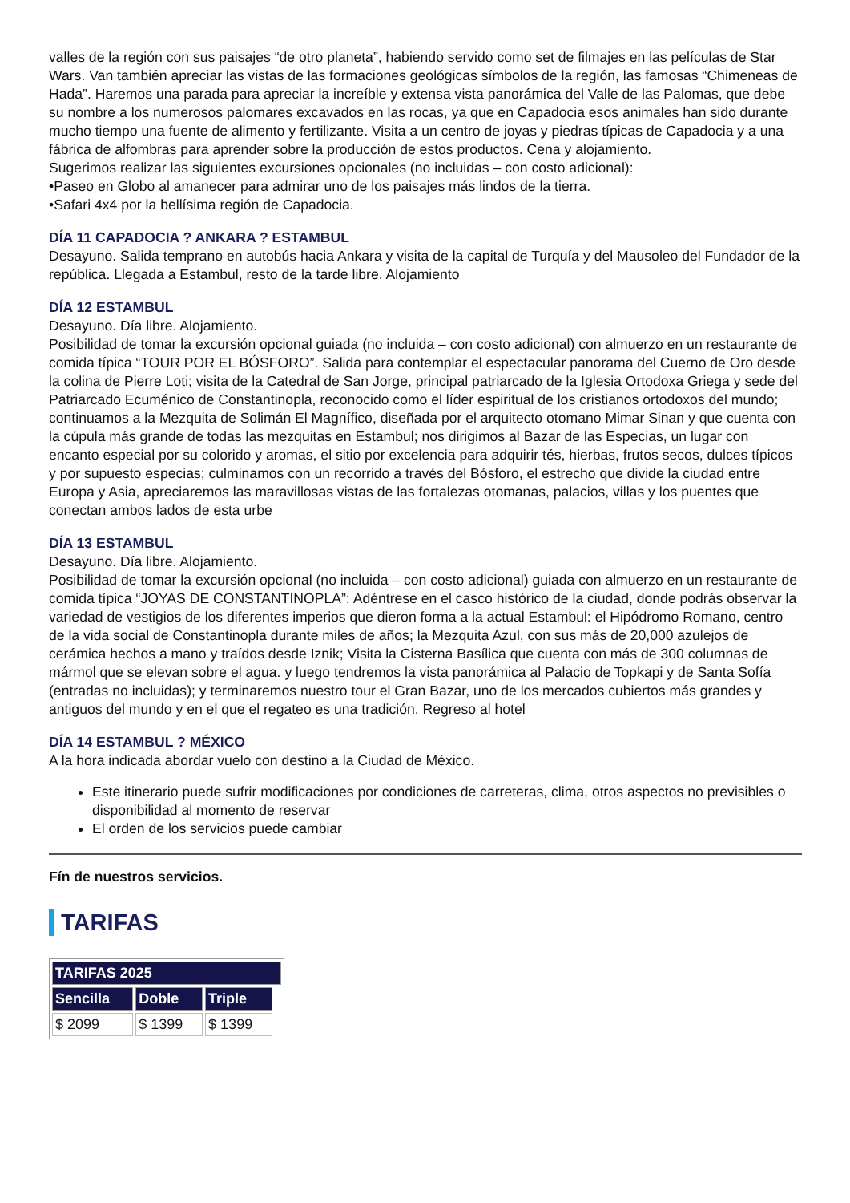valles de la región con sus paisajes “de otro planeta”, habiendo servido como set de filmajes en las películas de Star Wars. Van también apreciar las vistas de las formaciones geológicas símbolos de la región, las famosas “Chimeneas de Hada”. Haremos una parada para apreciar la increíble y extensa vista panorámica del Valle de las Palomas, que debe su nombre a los numerosos palomares excavados en las rocas, ya que en Capadocia esos animales han sido durante mucho tiempo una fuente de alimento y fertilizante. Visita a un centro de joyas y piedras típicas de Capadocia y a una fábrica de alfombras para aprender sobre la producción de estos productos. Cena y alojamiento.
Sugerimos realizar las siguientes excursiones opcionales (no incluidas – con costo adicional):
•Paseo en Globo al amanecer para admirar uno de los paisajes más lindos de la tierra.
•Safari 4x4 por la bellísima región de Capadocia.
DÍA 11 CAPADOCIA ? ANKARA ? ESTAMBUL
Desayuno. Salida temprano en autobús hacia Ankara y visita de la capital de Turquía y del Mausoleo del Fundador de la república. Llegada a Estambul, resto de la tarde libre. Alojamiento
DÍA 12 ESTAMBUL
Desayuno. Día libre. Alojamiento.
Posibilidad de tomar la excursión opcional guiada (no incluida – con costo adicional) con almuerzo en un restaurante de comida típica “TOUR POR EL BÓSFORO”. Salida para contemplar el espectacular panorama del Cuerno de Oro desde la colina de Pierre Loti; visita de la Catedral de San Jorge, principal patriarcado de la Iglesia Ortodoxa Griega y sede del Patriarcado Ecuménico de Constantinopla, reconocido como el líder espiritual de los cristianos ortodoxos del mundo; continuamos a la Mezquita de Solimán El Magnífico, diseñada por el arquitecto otomano Mimar Sinan y que cuenta con la cúpula más grande de todas las mezquitas en Estambul; nos dirigimos al Bazar de las Especias, un lugar con encanto especial por su colorido y aromas, el sitio por excelencia para adquirir tés, hierbas, frutos secos, dulces típicos y por supuesto especias; culminamos con un recorrido a través del Bósforo, el estrecho que divide la ciudad entre Europa y Asia, apreciaremos las maravillosas vistas de las fortalezas otomanas, palacios, villas y los puentes que conectan ambos lados de esta urbe
DÍA 13 ESTAMBUL
Desayuno. Día libre. Alojamiento.
Posibilidad de tomar la excursión opcional (no incluida – con costo adicional) guiada con almuerzo en un restaurante de comida típica “JOYAS DE CONSTANTINOPLA”: Adéntrese en el casco histórico de la ciudad, donde podrás observar la variedad de vestigios de los diferentes imperios que dieron forma a la actual Estambul: el Hipódromo Romano, centro de la vida social de Constantinopla durante miles de años; la Mezquita Azul, con sus más de 20,000 azulejos de cerámica hechos a mano y traídos desde Iznik; Visita la Cisterna Basílica que cuenta con más de 300 columnas de mármol que se elevan sobre el agua. y luego tendremos la vista panorámica al Palacio de Topkapi y de Santa Sofía (entradas no incluidas); y terminaremos nuestro tour el Gran Bazar, uno de los mercados cubiertos más grandes y antiguos del mundo y en el que el regateo es una tradición. Regreso al hotel
DÍA 14 ESTAMBUL ? MÉXICO
A la hora indicada abordar vuelo con destino a la Ciudad de México.
Este itinerario puede sufrir modificaciones por condiciones de carreteras, clima, otros aspectos no previsibles o disponibilidad al momento de reservar
El orden de los servicios puede cambiar
Fín de nuestros servicios.
TARIFAS
| TARIFAS 2025 | | | |
| --- | --- | --- | --- |
| Sencilla | Doble | Triple | |
| $ 2099 | $ 1399 | $ 1399 | |